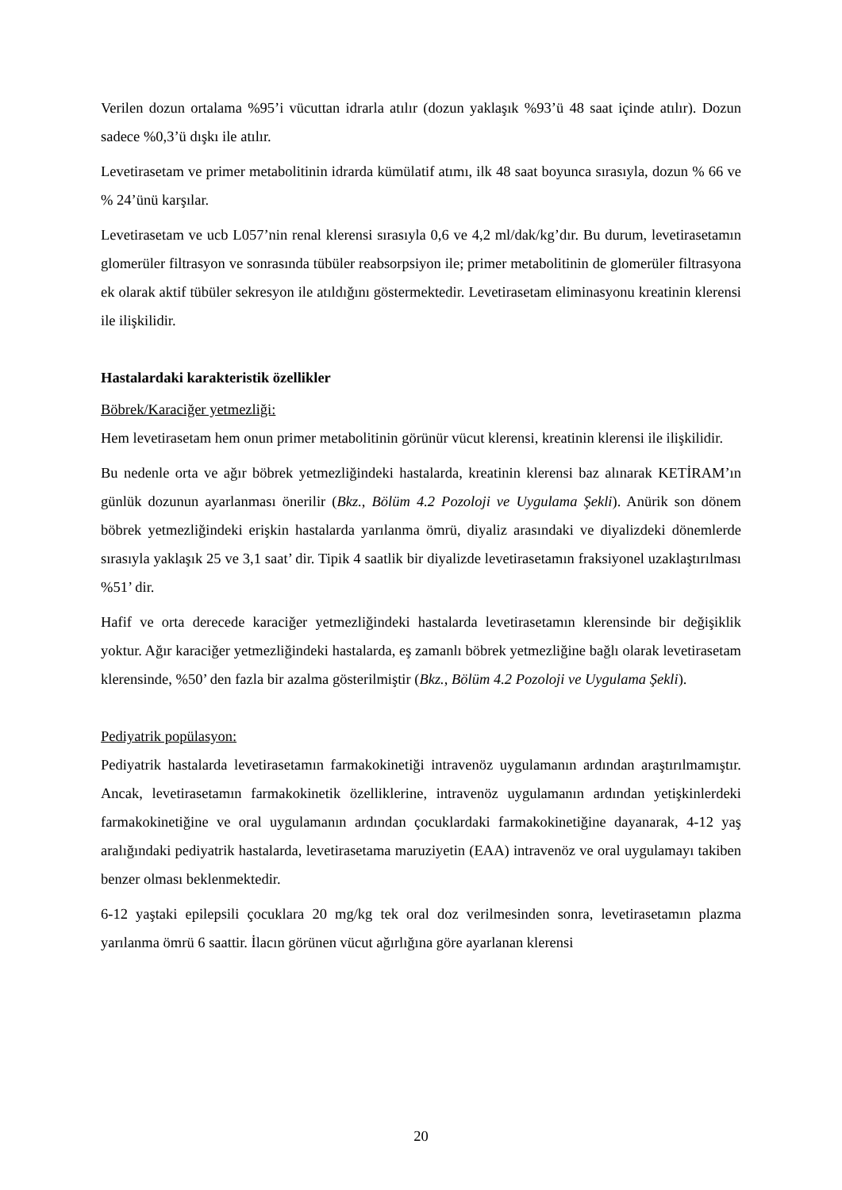Verilen dozun ortalama %95’i vücuttan idrarla atılır (dozun yaklaşık %93’ü 48 saat içinde atılır). Dozun sadece %0,3’ü dışkı ile atılır.
Levetirasetam ve primer metabolitinin idrarda kümülatif atımı, ilk 48 saat boyunca sırasıyla, dozun % 66 ve % 24’ünü karşılar.
Levetirasetam ve ucb L057’nin renal klerensi sırasıyla 0,6 ve 4,2 ml/dak/kg’dır. Bu durum, levetirasetamın glomerüler filtrasyon ve sonrasında tübüler reabsorpsiyon ile; primer metabolitinin de glomerüler filtrasyona ek olarak aktif tübüler sekresyon ile atıldığını göstermektedir. Levetirasetam eliminasyonu kreatinin klerensi ile ilişkilidir.
Hastalardaki karakteristik özellikler
Böbrek/Karaciğer yetmezliği:
Hem levetirasetam hem onun primer metabolitinin görünür vücut klerensi, kreatinin klerensi ile ilişkilidir.
Bu nedenle orta ve ağır böbrek yetmezliğindeki hastalarda, kreatinin klerensi baz alınarak KETİRAM’ın günlük dozunun ayarlanması önerilir (Bkz., Bölüm 4.2 Pozoloji ve Uygulama Şekli). Anürik son dönem böbrek yetmezliğindeki erişkin hastalarda yarılanma ömrü, diyaliz arasındaki ve diyalizdeki dönemlerde sırasıyla yaklaşık 25 ve 3,1 saat’ dir. Tipik 4 saatlik bir diyalizde levetirasetamın fraksiyonel uzaklaştırılması %51’ dir.
Hafif ve orta derecede karaciğer yetmezliğindeki hastalarda levetirasetamın klerensinde bir değişiklik yoktur. Ağır karaciğer yetmezliğindeki hastalarda, eş zamanlı böbrek yetmezliğine bağlı olarak levetirasetam klerensinde, %50’ den fazla bir azalma gösterilmiştir (Bkz., Bölüm 4.2 Pozoloji ve Uygulama Şekli).
Pediyatrik popülasyon:
Pediyatrik hastalarda levetirasetamın farmakokinetiği intravenöz uygulamanın ardından araştırılmamıştır. Ancak, levetirasetamın farmakokinetik özelliklerine, intravenöz uygulamanın ardından yetişkinlerdeki farmakokinetiğine ve oral uygulamanın ardından çocuklardaki farmakokinetiğine dayanarak, 4-12 yaş aralığındaki pediyatrik hastalarda, levetirasetama maruziyetin (EAA) intravenöz ve oral uygulamayı takiben benzer olması beklenmektedir.
6-12 yaştaki epilepsili çocuklara 20 mg/kg tek oral doz verilmesinden sonra, levetirasetamın plazma yarılanma ömrü 6 saattir. İlacın görünen vücut ağırlığına göre ayarlanan klerensi
20